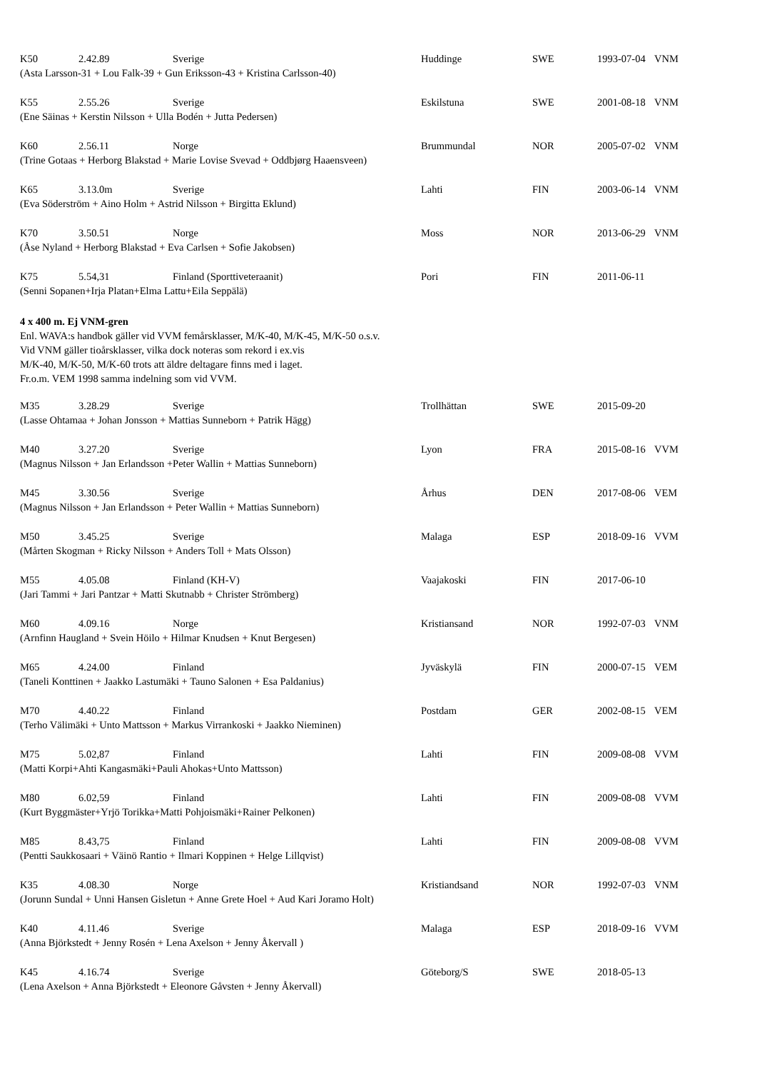| K50 | 2.42.89 | Sverige | Huddinge | SWE | 1993-07-04 | VNM |
| (Asta Larsson-31 + Lou Falk-39 + Gun Eriksson-43 + Kristina Carlsson-40) | | | | | | |
| K55 | 2.55.26 | Sverige | Eskilstuna | SWE | 2001-08-18 | VNM |
| (Ene Säinas + Kerstin Nilsson + Ulla Bodén + Jutta Pedersen) | | | | | | |
| K60 | 2.56.11 | Norge | Brummundal | NOR | 2005-07-02 | VNM |
| (Trine Gotaas + Herborg Blakstad + Marie Lovise Svevad + Oddbjørg Haaensveen) | | | | | | |
| K65 | 3.13.0m | Sverige | Lahti | FIN | 2003-06-14 | VNM |
| (Eva Söderström + Aino Holm + Astrid Nilsson + Birgitta Eklund) | | | | | | |
| K70 | 3.50.51 | Norge | Moss | NOR | 2013-06-29 | VNM |
| (Åse Nyland + Herborg Blakstad + Eva Carlsen + Sofie Jakobsen) | | | | | | |
| K75 | 5.54,31 | Finland (Sporttiveteraanit) | Pori | FIN | 2011-06-11 | |
| (Senni Sopanen+Irja Platan+Elma Lattu+Eila Seppälä) | | | | | | |
4 x 400 m. Ej VNM-gren
Enl. WAVA:s handbok gäller vid VVM femårsklasser, M/K-40, M/K-45, M/K-50 o.s.v.
Vid VNM gäller tioårsklasser, vilka dock noteras som rekord i ex.vis
M/K-40, M/K-50, M/K-60 trots att äldre deltagare finns med i laget.
Fr.o.m. VEM 1998 samma indelning som vid VVM.
| M35 | 3.28.29 | Sverige | Trollhättan | SWE | 2015-09-20 | |
| (Lasse Ohtamaa + Johan Jonsson + Mattias Sunneborn + Patrik Hägg) | | | | | | |
| M40 | 3.27.20 | Sverige | Lyon | FRA | 2015-08-16 | VVM |
| (Magnus Nilsson + Jan Erlandsson +Peter Wallin + Mattias Sunneborn) | | | | | | |
| M45 | 3.30.56 | Sverige | Århus | DEN | 2017-08-06 | VEM |
| (Magnus Nilsson + Jan Erlandsson + Peter Wallin + Mattias Sunneborn) | | | | | | |
| M50 | 3.45.25 | Sverige | Malaga | ESP | 2018-09-16 | VVM |
| (Mårten Skogman + Ricky Nilsson + Anders Toll + Mats Olsson) | | | | | | |
| M55 | 4.05.08 | Finland (KH-V) | Vaajakoski | FIN | 2017-06-10 | |
| (Jari Tammi + Jari Pantzar + Matti Skutnabb + Christer Strömberg) | | | | | | |
| M60 | 4.09.16 | Norge | Kristiansand | NOR | 1992-07-03 | VNM |
| (Arnfinn Haugland + Svein Höilo + Hilmar Knudsen + Knut Bergesen) | | | | | | |
| M65 | 4.24.00 | Finland | Jyväskylä | FIN | 2000-07-15 | VEM |
| (Taneli Konttinen + Jaakko Lastumäki + Tauno Salonen + Esa Paldanius) | | | | | | |
| M70 | 4.40.22 | Finland | Postdam | GER | 2002-08-15 | VEM |
| (Terho Välimäki + Unto Mattsson + Markus Virrankoski + Jaakko Nieminen) | | | | | | |
| M75 | 5.02,87 | Finland | Lahti | FIN | 2009-08-08 | VVM |
| (Matti Korpi+Ahti Kangasmäki+Pauli Ahokas+Unto Mattsson) | | | | | | |
| M80 | 6.02,59 | Finland | Lahti | FIN | 2009-08-08 | VVM |
| (Kurt Byggmäster+Yrjö Torikka+Matti Pohjoismäki+Rainer Pelkonen) | | | | | | |
| M85 | 8.43,75 | Finland | Lahti | FIN | 2009-08-08 | VVM |
| (Pentti Saukkosaari + Väinö Rantio + Ilmari Koppinen + Helge Lillqvist) | | | | | | |
| K35 | 4.08.30 | Norge | Kristiandsand | NOR | 1992-07-03 | VNM |
| (Jorunn Sundal + Unni Hansen Gisletun + Anne Grete Hoel + Aud Kari Joramo Holt) | | | | | | |
| K40 | 4.11.46 | Sverige | Malaga | ESP | 2018-09-16 | VVM |
| (Anna Björkstedt + Jenny Rosén + Lena Axelson + Jenny Åkervall ) | | | | | | |
| K45 | 4.16.74 | Sverige | Göteborg/S | SWE | 2018-05-13 | |
| (Lena Axelson + Anna Björkstedt + Eleonore Gåvsten + Jenny Åkervall) | | | | | | |